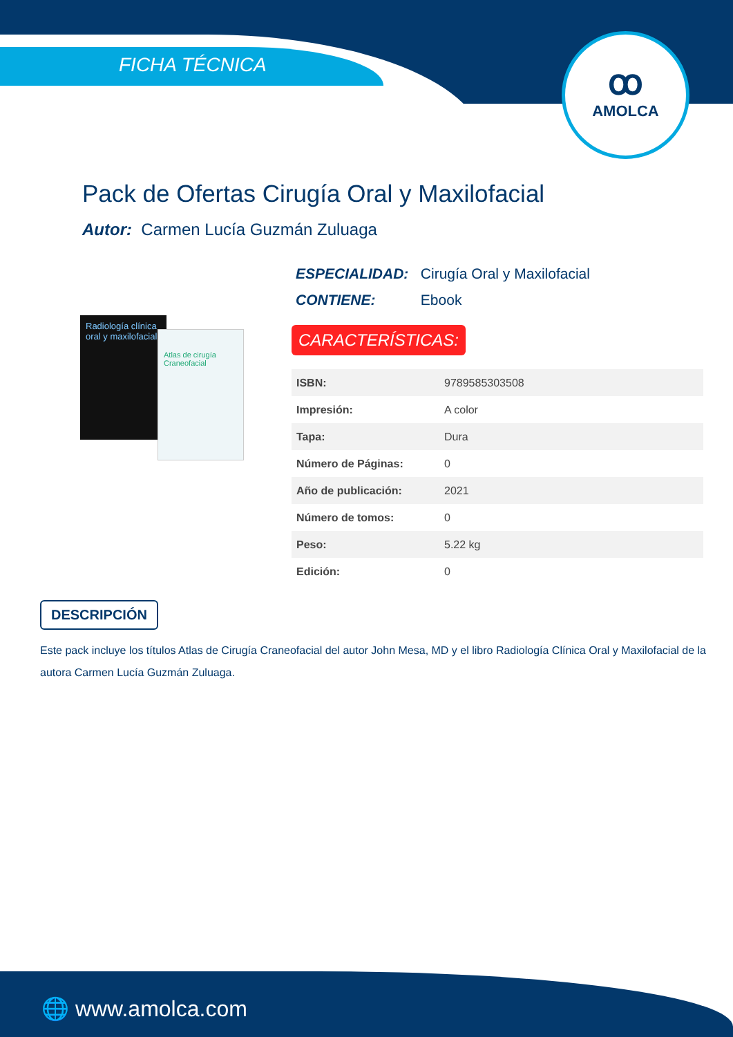ꝏ
AMOLCA
FICHA TÉCNICA
Pack de Ofertas Cirugía Oral y Maxilofacial
Autor: Carmen Lucía Guzmán Zuluaga
Radiología clínica oral y maxilofacial
Atlas de cirugía Craneofacial
ESPECIALIDAD: Cirugía Oral y Maxilofacial
CONTIENE: Ebook
CARACTERÍSTICAS:
| ISBN: | 9789585303508 |
| Impresión: | A color |
| Tapa: | Dura |
| Número de Páginas: | 0 |
| Año de publicación: | 2021 |
| Número de tomos: | 0 |
| Peso: | 5.22 kg |
| Edición: | 0 |
DESCRIPCIÓN
Este pack incluye los títulos Atlas de Cirugía Craneofacial del autor John Mesa, MD y el libro Radiología Clínica Oral y Maxilofacial de la autora Carmen Lucía Guzmán Zuluaga.
🌐 www.amolca.com